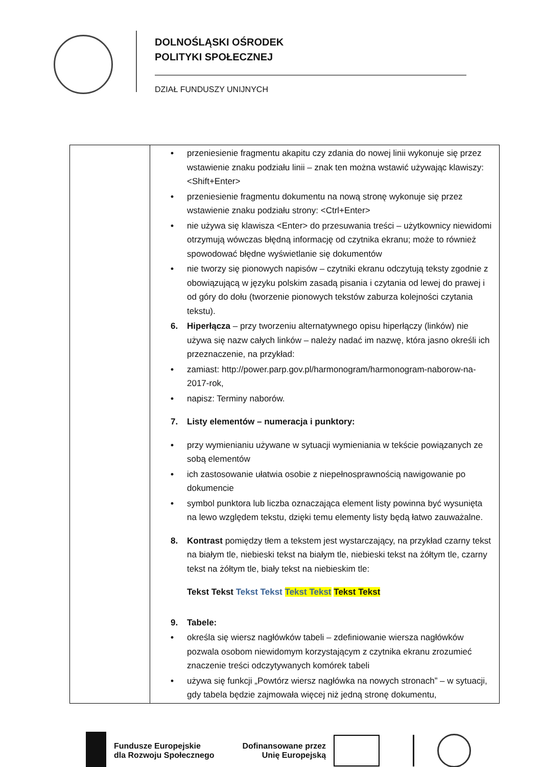DOLNOŚLĄSKI OŚRODEK
POLITYKI SPOŁECZNEJ
DZIAŁ FUNDUSZY UNIJNYCH
| | • przeniesienie fragmentu akapitu czy zdania do nowej linii wykonuje się przez wstawienie znaku podziału linii – znak ten można wstawić używając klawiszy: <Shift+Enter> • przeniesienie fragmentu dokumentu na nową stronę wykonuje się przez wstawienie znaku podziału strony: <Ctrl+Enter> • nie używa się klawisza <Enter> do przesuwania treści – użytkownicy niewidomi otrzymują wówczas błędną informację od czytnika ekranu; może to również spowodować błędne wyświetlanie się dokumentów • nie tworzy się pionowych napisów – czytniki ekranu odczytują teksty zgodnie z obowiązującą w języku polskim zasadą pisania i czytania od lewej do prawej i od góry do dołu (tworzenie pionowych tekstów zaburza kolejności czytania tekstu). 6. Hiperłącza – przy tworzeniu alternatywnego opisu hiperłączy (linków) nie używa się nazw całych linków – należy nadać im nazwę, która jasno określi ich przeznaczenie, na przykład: • zamiast: http://power.parp.gov.pl/harmonogram/harmonogram-naborow-na-2017-rok, • napisz: Terminy naborów. 7. Listy elementów – numeracja i punktory: • przy wymienianiu używane w sytuacji wymieniania w tekście powiązanych ze sobą elementów • ich zastosowanie ułatwia osobie z niepełnosprawnością nawigowanie po dokumencie • symbol punktora lub liczba oznaczająca element listy powinna być wysunięta na lewo względem tekstu, dzięki temu elementy listy będą łatwo zauważalne. 8. Kontrast pomiędzy tłem a tekstem jest wystarczający, na przykład czarny tekst na białym tle, niebieski tekst na białym tle, niebieski tekst na żółtym tle, czarny tekst na żółtym tle, biały tekst na niebieskim tle: Tekst Tekst Tekst Tekst Tekst Tekst Tekst Tekst 9. Tabele: • określa się wiersz nagłówków tabeli – zdefiniowanie wiersza nagłówków pozwala osobom niewidomym korzystającym z czytnika ekranu zrozumieć znaczenie treści odczytywanych komórek tabeli • używa się funkcji „Powtórz wiersz nagłówka na nowych stronach” – w sytuacji, gdy tabela będzie zajmowała więcej niż jedną stronę dokumentu, |
Fundusze Europejskie
dla Rozwoju Społecznego
Dofinansowane przez
Unię Europejską